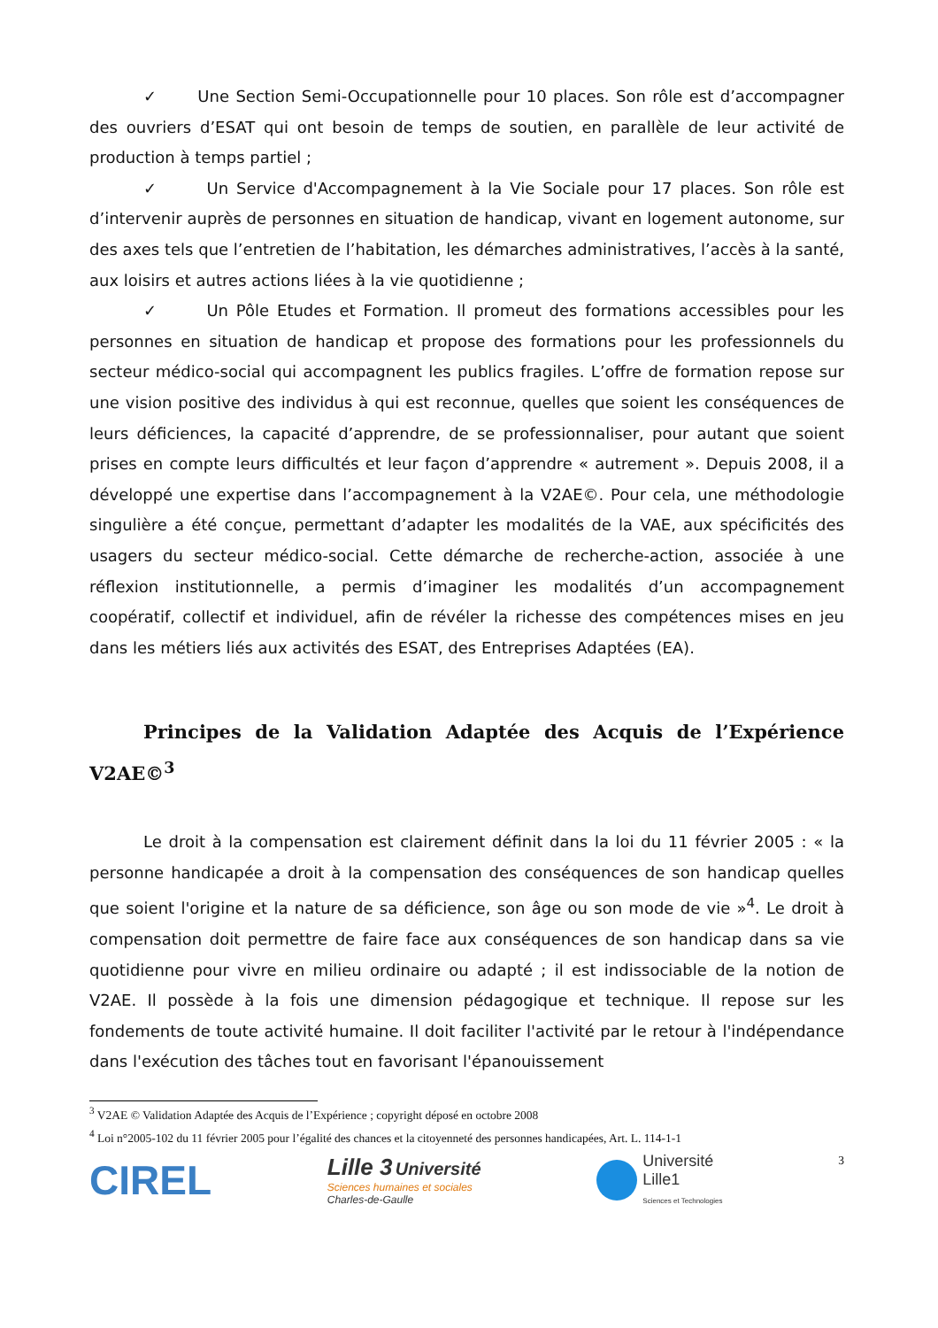✓ Une Section Semi-Occupationnelle pour 10 places. Son rôle est d’accompagner des ouvriers d’ESAT qui ont besoin de temps de soutien, en parallèle de leur activité de production à temps partiel ;
✓ Un Service d'Accompagnement à la Vie Sociale pour 17 places. Son rôle est d’intervenir auprès de personnes en situation de handicap, vivant en logement autonome, sur des axes tels que l’entretien de l’habitation, les démarches administratives, l’accès à la santé, aux loisirs et autres actions liées à la vie quotidienne ;
✓ Un Pôle Etudes et Formation. Il promeut des formations accessibles pour les personnes en situation de handicap et propose des formations pour les professionnels du secteur médico-social qui accompagnent les publics fragiles. L’offre de formation repose sur une vision positive des individus à qui est reconnue, quelles que soient les conséquences de leurs déficiences, la capacité d’apprendre, de se professionnaliser, pour autant que soient prises en compte leurs difficultés et leur façon d’apprendre « autrement ». Depuis 2008, il a développé une expertise dans l’accompagnement à la V2AE©. Pour cela, une méthodologie singulière a été conçue, permettant d’adapter les modalités de la VAE, aux spécificités des usagers du secteur médico-social. Cette démarche de recherche-action, associée à une réflexion institutionnelle, a permis d’imaginer les modalités d’un accompagnement coopératif, collectif et individuel, afin de révéler la richesse des compétences mises en jeu dans les métiers liés aux activités des ESAT, des Entreprises Adaptées (EA).
Principes de la Validation Adaptée des Acquis de l’Expérience V2AE©<sup>3</sup>
Le droit à la compensation est clairement définit dans la loi du 11 février 2005 : « la personne handicapée a droit à la compensation des conséquences de son handicap quelles que soient l'origine et la nature de sa déficience, son âge ou son mode de vie »<sup>4</sup>. Le droit à compensation doit permettre de faire face aux conséquences de son handicap dans sa vie quotidienne pour vivre en milieu ordinaire ou adapté ; il est indissociable de la notion de V2AE. Il possède à la fois une dimension pédagogique et technique. Il repose sur les fondements de toute activité humaine. Il doit faciliter l'activité par le retour à l'indépendance dans l'exécution des tâches tout en favorisant l'épanouissement
<sup>3</sup> V2AE © Validation Adaptée des Acquis de l’Expérience ; copyright déposé en octobre 2008
<sup>4</sup> Loi n°2005-102 du 11 février 2005 pour l’égalité des chances et la citoyenneté des personnes handicapées, Art. L. 114-1-1
CIREL
Lille 3 Université
Sciences humaines et sociales
Charles-de-Gaulle
Université
Lille1
Sciences et Technologies
3